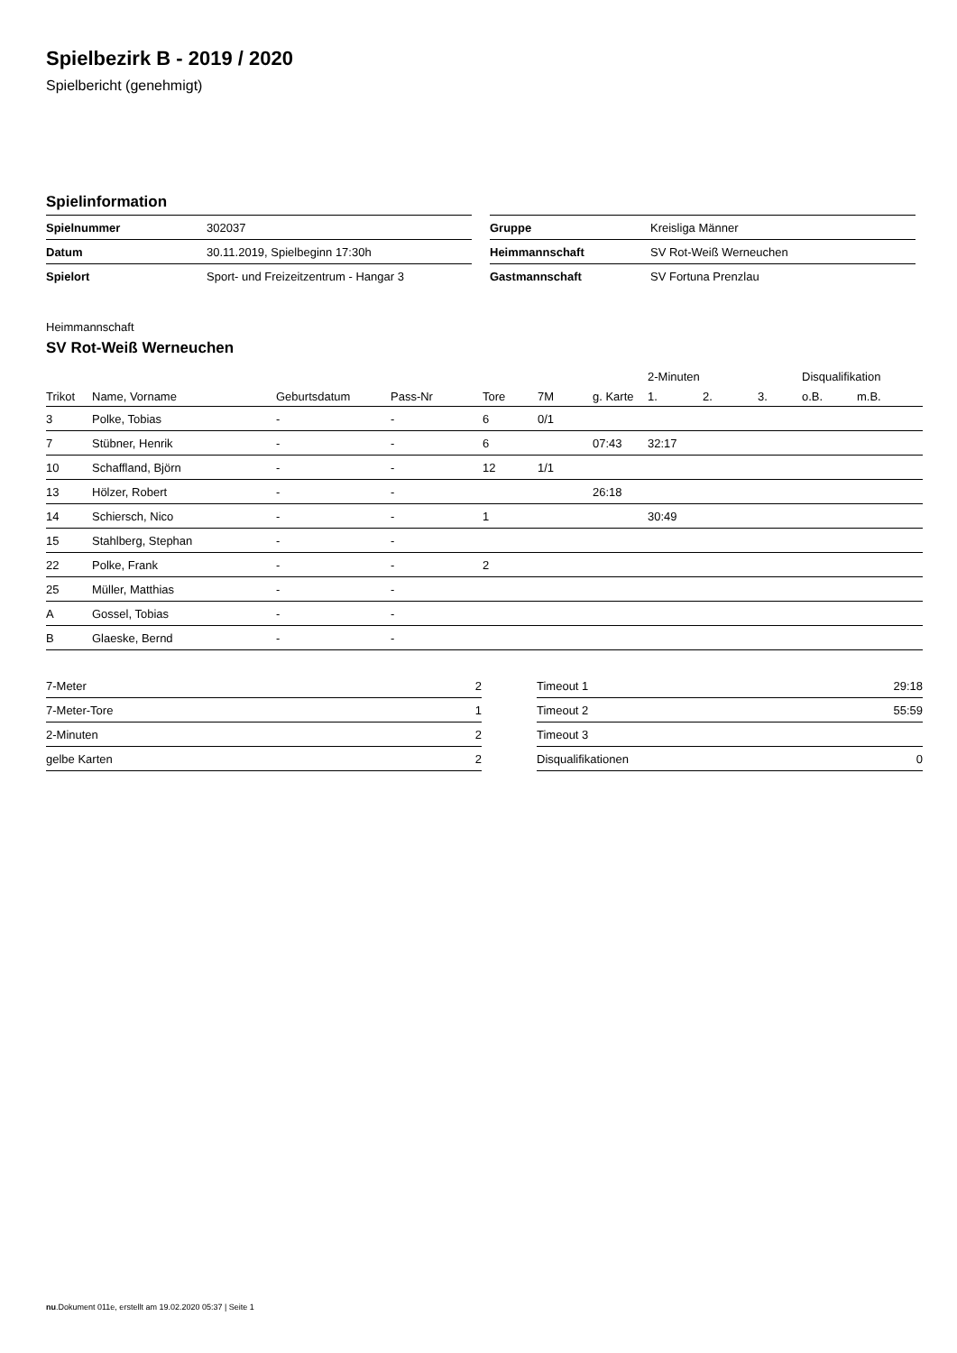Spielbezirk B - 2019 / 2020
Spielbericht (genehmigt)
Spielinformation
| Spielnummer | 302037 |
| Datum | 30.11.2019, Spielbeginn 17:30h |
| Spielort | Sport- und Freizeitzentrum - Hangar 3 |
| Gruppe | Kreisliga Männer |
| Heimmannschaft | SV Rot-Weiß Werneuchen |
| Gastmannschaft | SV Fortuna Prenzlau |
Heimmannschaft
SV Rot-Weiß Werneuchen
| | | | | | | | 2-Minuten | | | Disqualifikation | |
| --- | --- | --- | --- | --- | --- | --- | --- | --- | --- | --- | --- |
| Trikot | Name, Vorname | Geburtsdatum | Pass-Nr | Tore | 7M | g. Karte | 1. | 2. | 3. | o.B. | m.B. |
| 3 | Polke, Tobias | - | - | 6 | 0/1 | | | | | | |
| 7 | Stübner, Henrik | - | - | 6 | | 07:43 | 32:17 | | | | |
| 10 | Schaffland, Björn | - | - | 12 | 1/1 | | | | | | |
| 13 | Hölzer, Robert | - | - | | | 26:18 | | | | | |
| 14 | Schiersch, Nico | - | - | 1 | | | 30:49 | | | | |
| 15 | Stahlberg, Stephan | - | - | | | | | | | | |
| 22 | Polke, Frank | - | - | 2 | | | | | | | |
| 25 | Müller, Matthias | - | - | | | | | | | | |
| A | Gossel, Tobias | - | - | | | | | | | | |
| B | Glaeske, Bernd | - | - | | | | | | | | |
| 7-Meter | 2 |
| 7-Meter-Tore | 1 |
| 2-Minuten | 2 |
| gelbe Karten | 2 |
| Timeout 1 | 29:18 |
| Timeout 2 | 55:59 |
| Timeout 3 | |
| Disqualifikationen | 0 |
nu.Dokument 011e, erstellt am 19.02.2020 05:37 | Seite 1